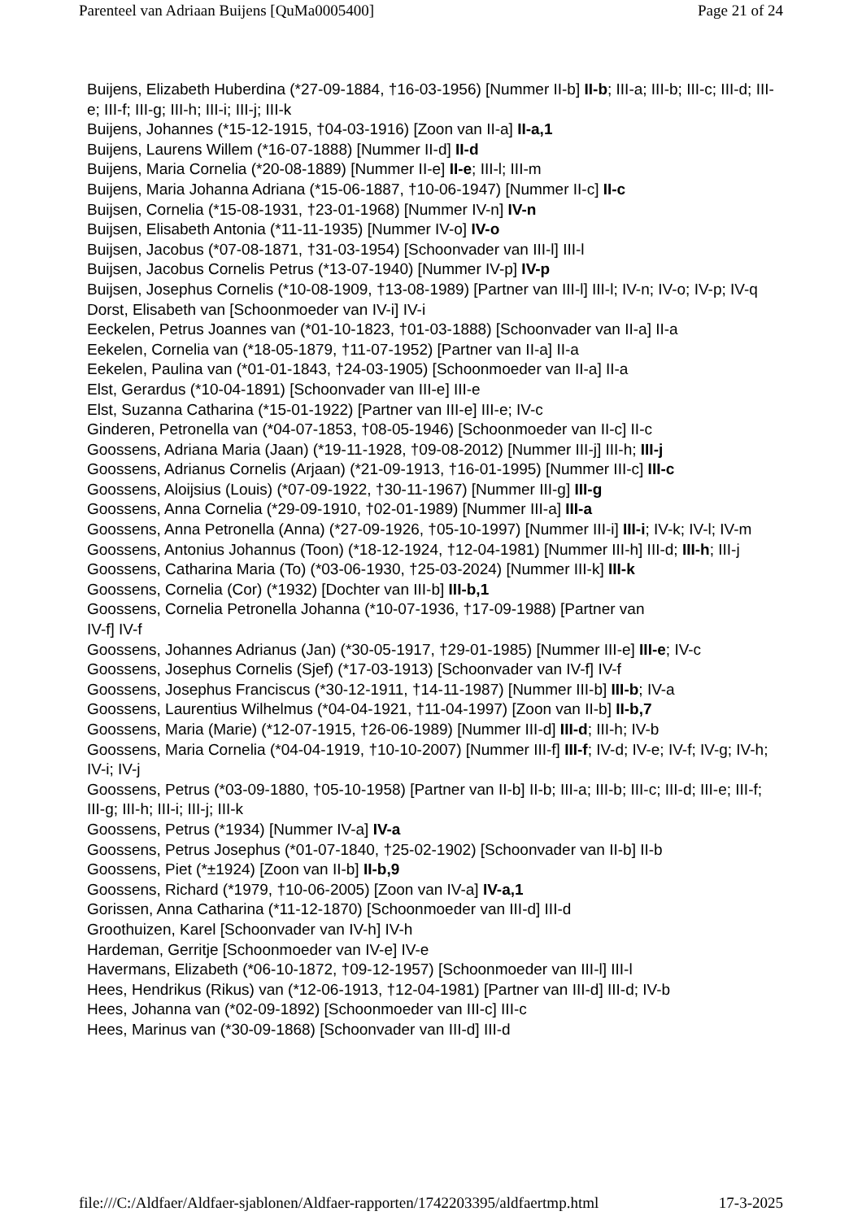Parenteel van Adriaan Buijens [QuMa0005400] Page 21 of 24
Buijens, Elizabeth Huberdina (*27-09-1884, †16-03-1956) [Nummer II-b] II-b; III-a; III-b; III-c; III-d; III-e; III-f; III-g; III-h; III-i; III-j; III-k
Buijens, Johannes (*15-12-1915, †04-03-1916) [Zoon van II-a] II-a,1
Buijens, Laurens Willem (*16-07-1888) [Nummer II-d] II-d
Buijens, Maria Cornelia (*20-08-1889) [Nummer II-e] II-e; III-l; III-m
Buijens, Maria Johanna Adriana (*15-06-1887, †10-06-1947) [Nummer II-c] II-c
Buijsen, Cornelia (*15-08-1931, †23-01-1968) [Nummer IV-n] IV-n
Buijsen, Elisabeth Antonia (*11-11-1935) [Nummer IV-o] IV-o
Buijsen, Jacobus (*07-08-1871, †31-03-1954) [Schoonvader van III-l] III-l
Buijsen, Jacobus Cornelis Petrus (*13-07-1940) [Nummer IV-p] IV-p
Buijsen, Josephus Cornelis (*10-08-1909, †13-08-1989) [Partner van III-l] III-l; IV-n; IV-o; IV-p; IV-q
Dorst, Elisabeth van [Schoonmoeder van IV-i] IV-i
Eeckelen, Petrus Joannes van (*01-10-1823, †01-03-1888) [Schoonvader van II-a] II-a
Eekelen, Cornelia van (*18-05-1879, †11-07-1952) [Partner van II-a] II-a
Eekelen, Paulina van (*01-01-1843, †24-03-1905) [Schoonmoeder van II-a] II-a
Elst, Gerardus (*10-04-1891) [Schoonvader van III-e] III-e
Elst, Suzanna Catharina (*15-01-1922) [Partner van III-e] III-e; IV-c
Ginderen, Petronella van (*04-07-1853, †08-05-1946) [Schoonmoeder van II-c] II-c
Goossens, Adriana Maria (Jaan) (*19-11-1928, †09-08-2012) [Nummer III-j] III-h; III-j
Goossens, Adrianus Cornelis (Arjaan) (*21-09-1913, †16-01-1995) [Nummer III-c] III-c
Goossens, Aloijsius (Louis) (*07-09-1922, †30-11-1967) [Nummer III-g] III-g
Goossens, Anna Cornelia (*29-09-1910, †02-01-1989) [Nummer III-a] III-a
Goossens, Anna Petronella (Anna) (*27-09-1926, †05-10-1997) [Nummer III-i] III-i; IV-k; IV-l; IV-m
Goossens, Antonius Johannus (Toon) (*18-12-1924, †12-04-1981) [Nummer III-h] III-d; III-h; III-j
Goossens, Catharina Maria (To) (*03-06-1930, †25-03-2024) [Nummer III-k] III-k
Goossens, Cornelia (Cor) (*1932) [Dochter van III-b] III-b,1
Goossens, Cornelia Petronella Johanna (*10-07-1936, †17-09-1988) [Partner van
IV-f] IV-f
Goossens, Johannes Adrianus (Jan) (*30-05-1917, †29-01-1985) [Nummer III-e] III-e; IV-c
Goossens, Josephus Cornelis (Sjef) (*17-03-1913) [Schoonvader van IV-f] IV-f
Goossens, Josephus Franciscus (*30-12-1911, †14-11-1987) [Nummer III-b] III-b; IV-a
Goossens, Laurentius Wilhelmus (*04-04-1921, †11-04-1997) [Zoon van II-b] II-b,7
Goossens, Maria (Marie) (*12-07-1915, †26-06-1989) [Nummer III-d] III-d; III-h; IV-b
Goossens, Maria Cornelia (*04-04-1919, †10-10-2007) [Nummer III-f] III-f; IV-d; IV-e; IV-f; IV-g; IV-h; IV-i; IV-j
Goossens, Petrus (*03-09-1880, †05-10-1958) [Partner van II-b] II-b; III-a; III-b; III-c; III-d; III-e; III-f; III-g; III-h; III-i; III-j; III-k
Goossens, Petrus (*1934) [Nummer IV-a] IV-a
Goossens, Petrus Josephus (*01-07-1840, †25-02-1902) [Schoonvader van II-b] II-b
Goossens, Piet (*±1924) [Zoon van II-b] II-b,9
Goossens, Richard (*1979, †10-06-2005) [Zoon van IV-a] IV-a,1
Gorissen, Anna Catharina (*11-12-1870) [Schoonmoeder van III-d] III-d
Groothuizen, Karel [Schoonvader van IV-h] IV-h
Hardeman, Gerritje [Schoonmoeder van IV-e] IV-e
Havermans, Elizabeth (*06-10-1872, †09-12-1957) [Schoonmoeder van III-l] III-l
Hees, Hendrikus (Rikus) van (*12-06-1913, †12-04-1981) [Partner van III-d] III-d; IV-b
Hees, Johanna van (*02-09-1892) [Schoonmoeder van III-c] III-c
Hees, Marinus van (*30-09-1868) [Schoonvader van III-d] III-d
file:///C:/Aldfaer/Aldfaer-sjablonen/Aldfaer-rapporten/1742203395/aldfaertmp.html 17-3-2025